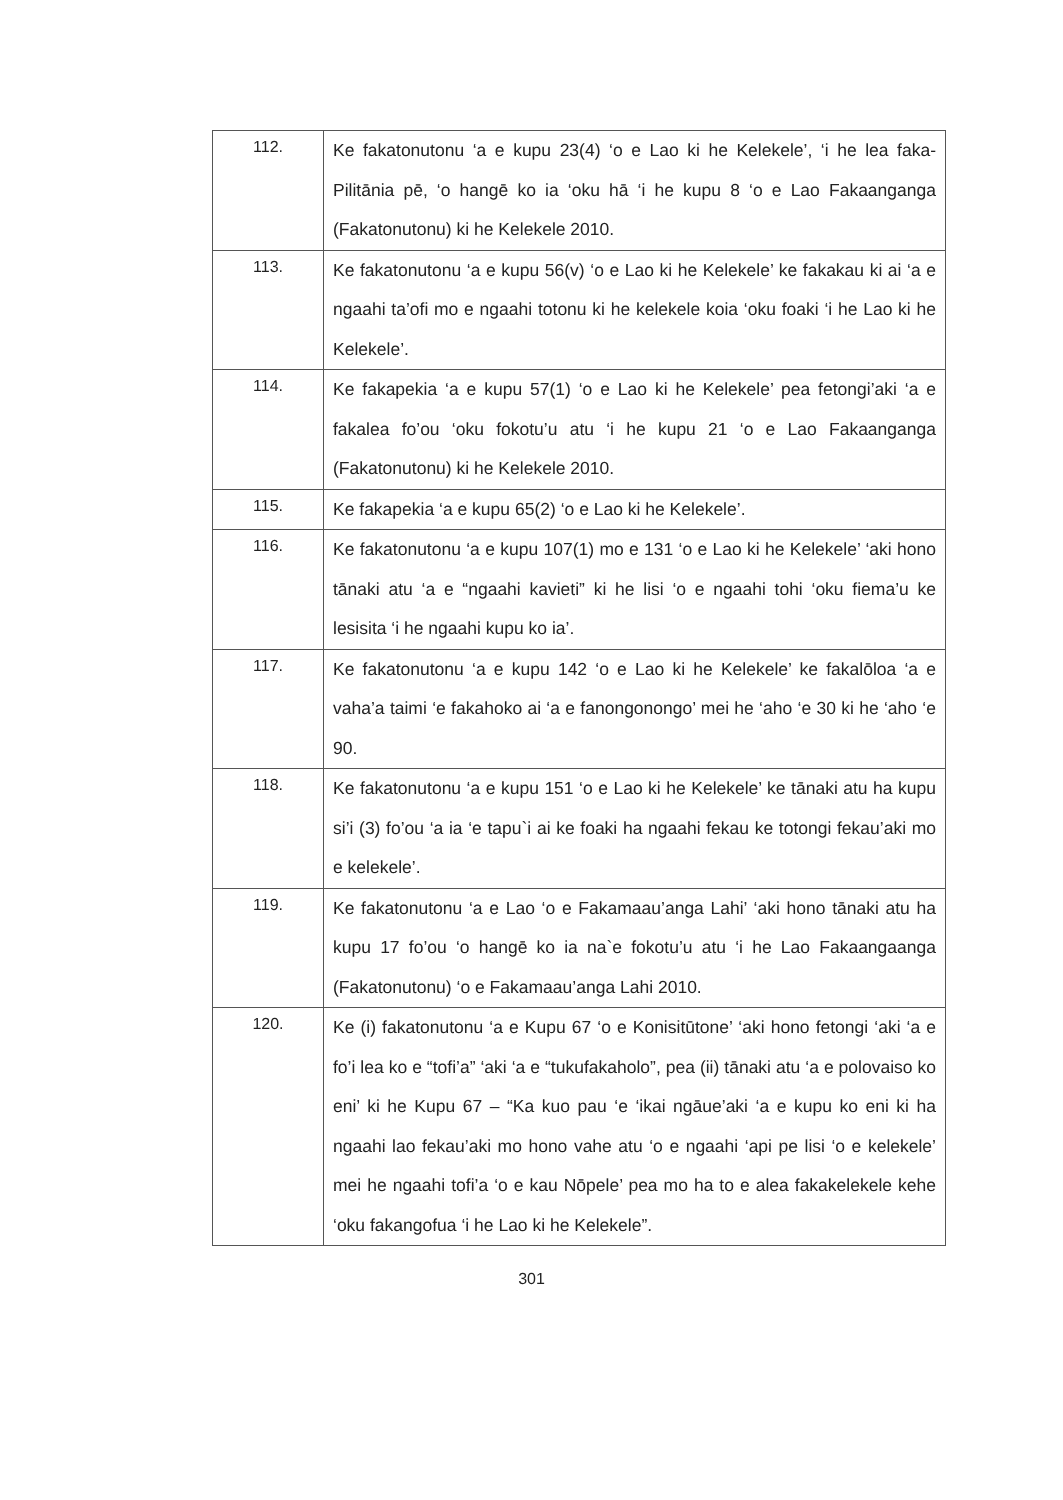| 112. | Ke fakatonutonu ‘a e kupu 23(4) ‘o e Lao ki he Kelekele’, ‘i he lea faka-Pilitānia pē, ‘o hangē ko ia ‘oku hā ‘i he kupu 8 ‘o e Lao Fakaanganga (Fakatonutonu) ki he Kelekele 2010. |
| 113. | Ke fakatonutonu ‘a e kupu 56(v) ‘o e Lao ki he Kelekele’ ke fakakau ki ai ‘a e ngaahi ta’ofi mo e ngaahi totonu ki he kelekele koia ‘oku foaki ‘i he Lao ki he Kelekele’. |
| 114. | Ke fakapekia ‘a e kupu 57(1) ‘o e Lao ki he Kelekele’ pea fetongi’aki ‘a e fakalea fo’ou ‘oku fokotu’u atu ‘i he kupu 21 ‘o e Lao Fakaanganga (Fakatonutonu) ki he Kelekele 2010. |
| 115. | Ke fakapekia ‘a e kupu 65(2) ‘o e Lao ki he Kelekele’. |
| 116. | Ke fakatonutonu ‘a e kupu 107(1) mo e 131 ‘o e Lao ki he Kelekele’ ‘aki hono tānaki atu ‘a e “ngaahi kavieti” ki he lisi ‘o e ngaahi tohi ‘oku fiema’u ke lesisita ‘i he ngaahi kupu ko ia’. |
| 117. | Ke fakatonutonu ‘a e kupu 142 ‘o e Lao ki he Kelekele’ ke fakalōloa ‘a e vaha’a taimi ‘e fakahoko ai ‘a e fanongonongo’ mei he ‘aho ‘e 30 ki he ‘aho ‘e 90. |
| 118. | Ke fakatonutonu ‘a e kupu 151 ‘o e Lao ki he Kelekele’ ke tānaki atu ha kupu si’i (3) fo’ou ‘a ia ‘e tapu`i ai ke foaki ha ngaahi fekau ke totongi fekau’aki mo e kelekele’. |
| 119. | Ke fakatonutonu ‘a e Lao ‘o e Fakamaau’anga Lahi’ ‘aki hono tānaki atu ha kupu 17 fo’ou ‘o hangē ko ia na`e fokotu’u atu ‘i he Lao Fakaangaanga (Fakatonutonu) ‘o e Fakamaau’anga Lahi 2010. |
| 120. | Ke (i) fakatonutonu ‘a e Kupu 67 ‘o e Konisitūtone’ ‘aki hono fetongi ‘aki ‘a e fo’i lea ko e “tofi’a” ‘aki ‘a e “tukufakaholo”, pea (ii) tānaki atu ‘a e polovaiso ko eni’ ki he Kupu 67 – “Ka kuo pau ‘e ‘ikai ngāue’aki ‘a e kupu ko eni ki ha ngaahi lao fekau’aki mo hono vahe atu ‘o e ngaahi ‘api pe lisi ‘o e kelekele’ mei he ngaahi tofi’a ‘o e kau Nōpele’ pea mo ha to e alea fakakelekele kehe ‘oku fakangofua ‘i he Lao ki he Kelekele”. |
301